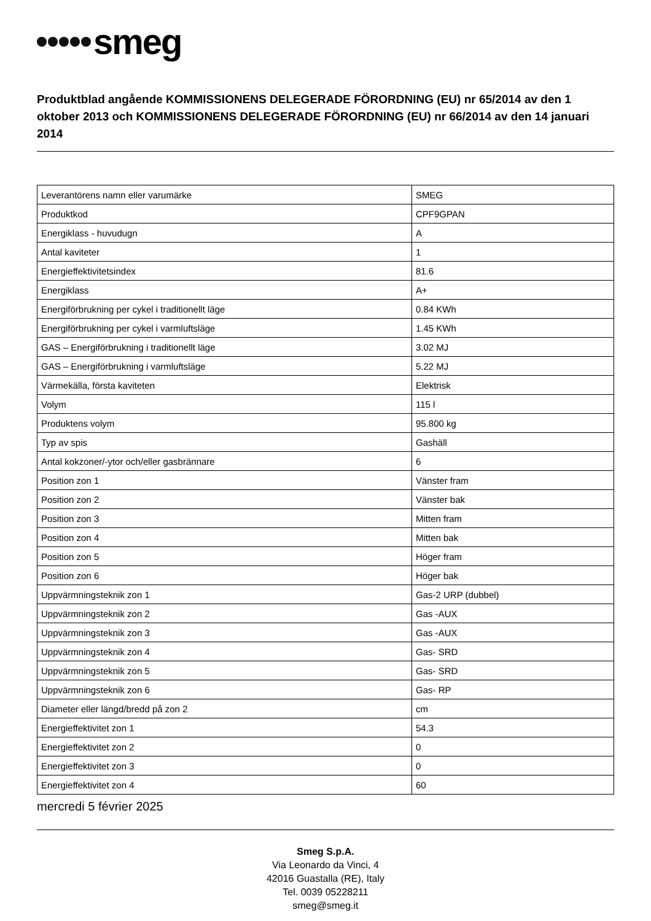smeg
Produktblad angående KOMMISSIONENS DELEGERADE FÖRORDNING (EU) nr 65/2014 av den 1 oktober 2013 och KOMMISSIONENS DELEGERADE FÖRORDNING (EU) nr 66/2014 av den 14 januari 2014
| Leverantörens namn eller varumärke | SMEG |
| Produktkod | CPF9GPAN |
| Energiklass - huvudugn | A |
| Antal kaviteter | 1 |
| Energieffektivitetsindex | 81.6 |
| Energiklass | A+ |
| Energiförbrukning per cykel i traditionellt läge | 0.84 KWh |
| Energiförbrukning per cykel i varmluftsläge | 1.45 KWh |
| GAS – Energiförbrukning i traditionellt läge | 3.02 MJ |
| GAS – Energiförbrukning i varmluftsläge | 5.22 MJ |
| Värmekälla, första kaviteten | Elektrisk |
| Volym | 115 l |
| Produktens volym | 95.800 kg |
| Typ av spis | Gashäll |
| Antal kokzoner/-ytor och/eller gasbrännare | 6 |
| Position zon 1 | Vänster fram |
| Position zon 2 | Vänster bak |
| Position zon 3 | Mitten fram |
| Position zon 4 | Mitten bak |
| Position zon 5 | Höger fram |
| Position zon 6 | Höger bak |
| Uppvärmningsteknik zon 1 | Gas-2 URP (dubbel) |
| Uppvärmningsteknik zon 2 | Gas -AUX |
| Uppvärmningsteknik zon 3 | Gas -AUX |
| Uppvärmningsteknik zon 4 | Gas- SRD |
| Uppvärmningsteknik zon 5 | Gas- SRD |
| Uppvärmningsteknik zon 6 | Gas- RP |
| Diameter eller längd/bredd på zon 2 | cm |
| Energieffektivitet zon 1 | 54.3 |
| Energieffektivitet zon 2 | 0 |
| Energieffektivitet zon 3 | 0 |
| Energieffektivitet zon 4 | 60 |
mercredi 5 février 2025
Smeg S.p.A.
Via Leonardo da Vinci, 4
42016 Guastalla (RE), Italy
Tel. 0039 05228211
smeg@smeg.it